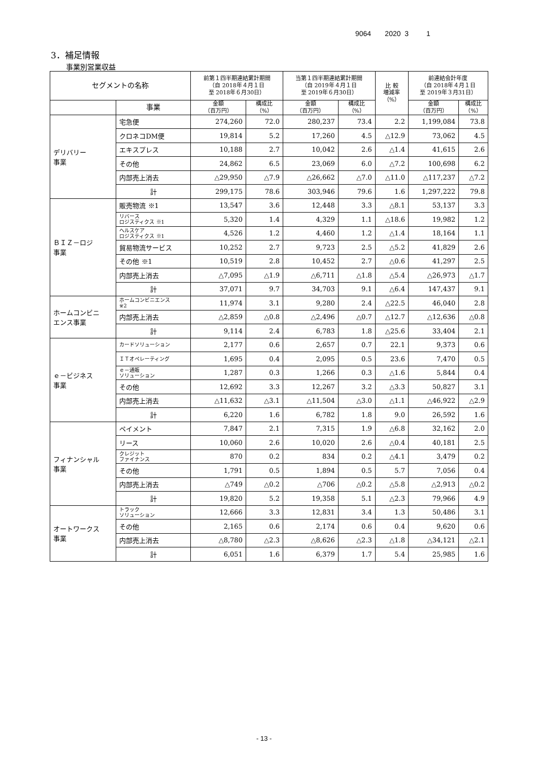9064 2020 3 1
3．補足情報
事業別営業収益
| セグメントの名称 | | 前第１四半期連結累計期間 （自 2018年４月１日 至 2018年６月30日） | | 当第１四半期連結累計期間 （自 2019年４月１日 至 2019年６月30日） | | 比 較 増減率 （%） | 前連結会計年度 （自 2018年４月１日 至 2019年３月31日） | |
| --- | --- | --- | --- | --- | --- | --- | --- | --- |
| | 事業 | 金額 （百万円） | 構成比 （%） | 金額 （百万円） | 構成比 （%） | | 金額 （百万円） | 構成比 （%） |
| デリバリー 事業 | 宅急便 | 274,260 | 72.0 | 280,237 | 73.4 | 2.2 | 1,199,084 | 73.8 |
| | クロネコDM便 | 19,814 | 5.2 | 17,260 | 4.5 | △12.9 | 73,062 | 4.5 |
| | エキスプレス | 10,188 | 2.7 | 10,042 | 2.6 | △1.4 | 41,615 | 2.6 |
| | その他 | 24,862 | 6.5 | 23,069 | 6.0 | △7.2 | 100,698 | 6.2 |
| | 内部売上消去 | △29,950 | △7.9 | △26,662 | △7.0 | △11.0 | △117,237 | △7.2 |
| | 計 | 299,175 | 78.6 | 303,946 | 79.6 | 1.6 | 1,297,222 | 79.8 |
| ＢＩＺ－ロジ 事業 | 販売物流 ※1 | 13,547 | 3.6 | 12,448 | 3.3 | △8.1 | 53,137 | 3.3 |
| | リバース ロジスティクス ※1 | 5,320 | 1.4 | 4,329 | 1.1 | △18.6 | 19,982 | 1.2 |
| | ヘルスケア ロジスティクス ※1 | 4,526 | 1.2 | 4,460 | 1.2 | △1.4 | 18,164 | 1.1 |
| | 貿易物流サービス | 10,252 | 2.7 | 9,723 | 2.5 | △5.2 | 41,829 | 2.6 |
| | その他 ※1 | 10,519 | 2.8 | 10,452 | 2.7 | △0.6 | 41,297 | 2.5 |
| | 内部売上消去 | △7,095 | △1.9 | △6,711 | △1.8 | △5.4 | △26,973 | △1.7 |
| | 計 | 37,071 | 9.7 | 34,703 | 9.1 | △6.4 | 147,437 | 9.1 |
| ホームコンビニ エンス事業 | ホームコンビニエンス ※2 | 11,974 | 3.1 | 9,280 | 2.4 | △22.5 | 46,040 | 2.8 |
| | 内部売上消去 | △2,859 | △0.8 | △2,496 | △0.7 | △12.7 | △12,636 | △0.8 |
| | 計 | 9,114 | 2.4 | 6,783 | 1.8 | △25.6 | 33,404 | 2.1 |
| ｅ－ビジネス 事業 | カードソリューション | 2,177 | 0.6 | 2,657 | 0.7 | 22.1 | 9,373 | 0.6 |
| | ＩＴオペレーティング | 1,695 | 0.4 | 2,095 | 0.5 | 23.6 | 7,470 | 0.5 |
| | ｅ－通販 ソリューション | 1,287 | 0.3 | 1,266 | 0.3 | △1.6 | 5,844 | 0.4 |
| | その他 | 12,692 | 3.3 | 12,267 | 3.2 | △3.3 | 50,827 | 3.1 |
| | 内部売上消去 | △11,632 | △3.1 | △11,504 | △3.0 | △1.1 | △46,922 | △2.9 |
| | 計 | 6,220 | 1.6 | 6,782 | 1.8 | 9.0 | 26,592 | 1.6 |
| フィナンシャル 事業 | ペイメント | 7,847 | 2.1 | 7,315 | 1.9 | △6.8 | 32,162 | 2.0 |
| | リース | 10,060 | 2.6 | 10,020 | 2.6 | △0.4 | 40,181 | 2.5 |
| | クレジット ファイナンス | 870 | 0.2 | 834 | 0.2 | △4.1 | 3,479 | 0.2 |
| | その他 | 1,791 | 0.5 | 1,894 | 0.5 | 5.7 | 7,056 | 0.4 |
| | 内部売上消去 | △749 | △0.2 | △706 | △0.2 | △5.8 | △2,913 | △0.2 |
| | 計 | 19,820 | 5.2 | 19,358 | 5.1 | △2.3 | 79,966 | 4.9 |
| オートワークス 事業 | トラック ソリューション | 12,666 | 3.3 | 12,831 | 3.4 | 1.3 | 50,486 | 3.1 |
| | その他 | 2,165 | 0.6 | 2,174 | 0.6 | 0.4 | 9,620 | 0.6 |
| | 内部売上消去 | △8,780 | △2.3 | △8,626 | △2.3 | △1.8 | △34,121 | △2.1 |
| | 計 | 6,051 | 1.6 | 6,379 | 1.7 | 5.4 | 25,985 | 1.6 |
- 13 -